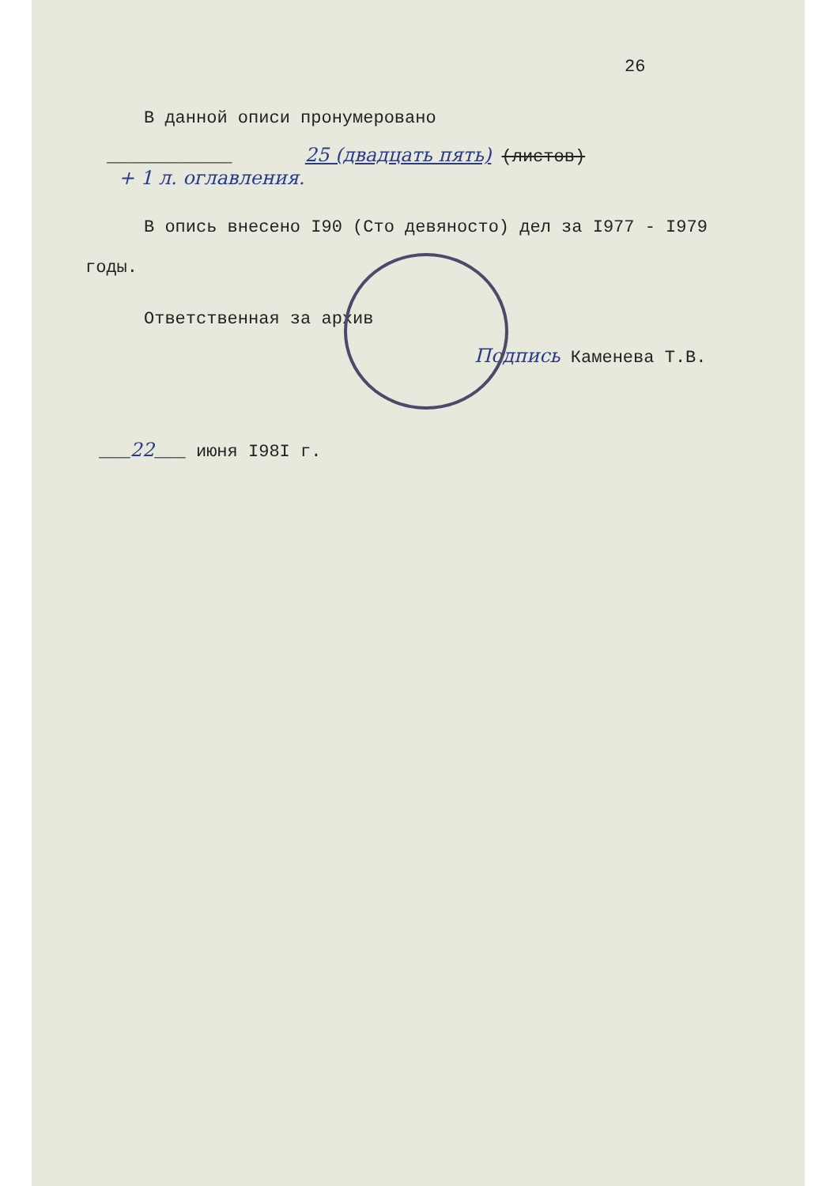26
В данной описи пронумеровано
____________ 25 (двадцать пять) (листов)
+ 1 л. оглавления.
В опись внесено I90 (Сто девяносто) дел за I977 - I979
годы.
Ответственная за архив
Подпись Каменева Т.В.
___22___ июня I98I г.